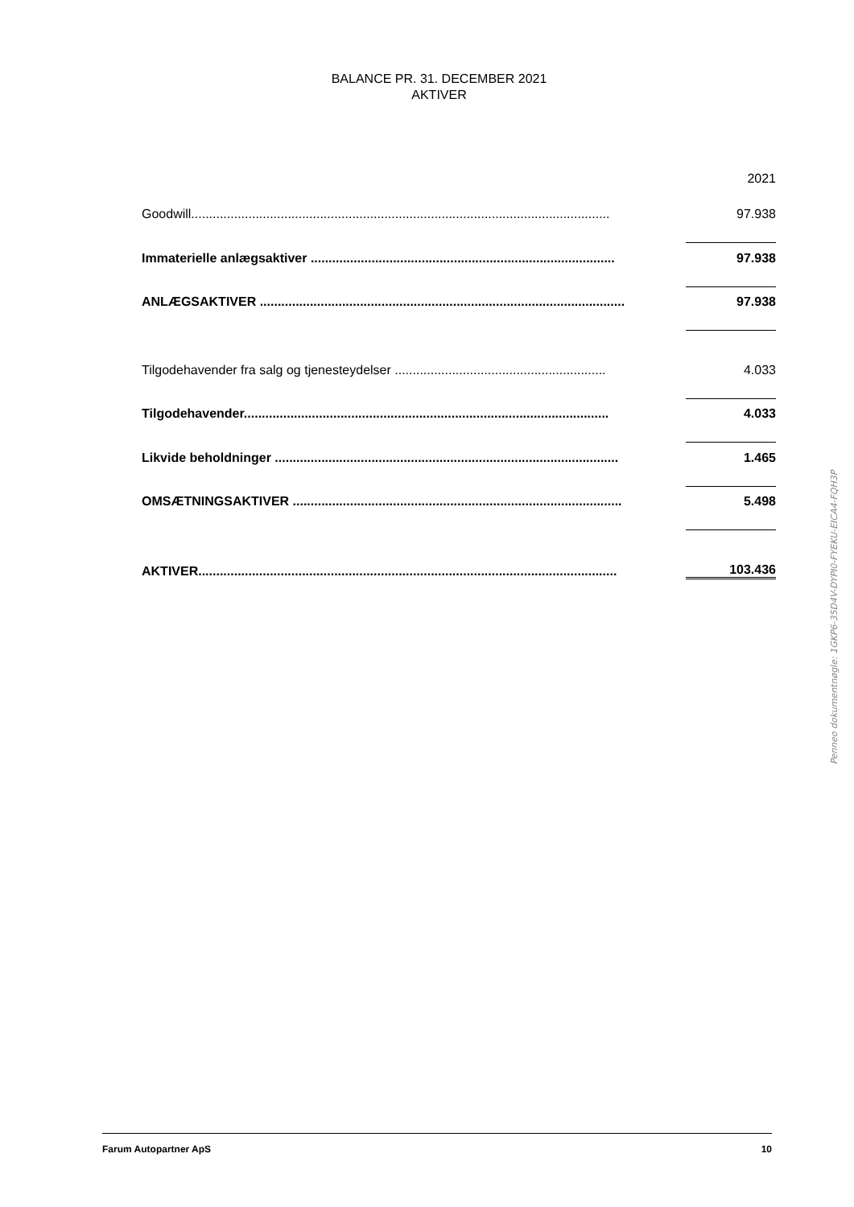BALANCE PR. 31. DECEMBER 2021
AKTIVER
| | | 2021 |
| Goodwill..................................................................................................................... | | 97.938 |
| Immaterielle anlægsaktiver ..................................................................................... | | 97.938 |
| ANLÆGSAKTIVER ...................................................................................................... | | 97.938 |
| Tilgodehavender fra salg og tjenesteydelser ........................................................... | | 4.033 |
| Tilgodehavender...................................................................................................... | | 4.033 |
| Likvide beholdninger ................................................................................................ | | 1.465 |
| OMSÆTNINGSAKTIVER ............................................................................................ | | 5.498 |
| AKTIVER..................................................................................................................... | | 103.436 |
Penneo dokumentnøgle: 1GKP6-35D4V-DYPI0-FYEKU-EICA4-FQH3P
Farum Autopartner ApS 10